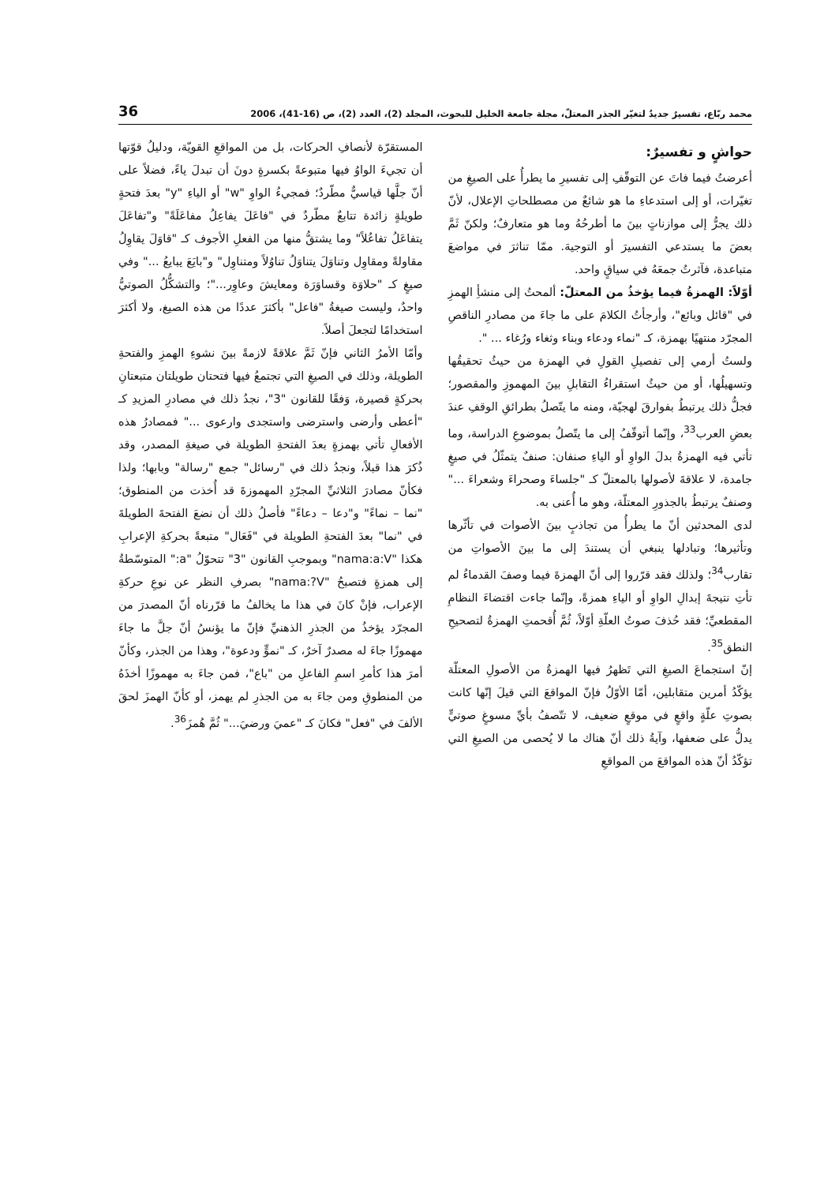محمد ربّاع، تفسيرٌ جديدٌ لتغيّر الجذر المعتلّ، مجلة جامعة الخليل للبحوث، المجلد (2)، العدد (2)، ص (16-41)، 2006 36
حواشٍ و تفسيرٌ:
أعرضتُ فيما فاتَ عن التوقّفِ إلى تفسيرِ ما يطرأُ على الصيغِ من تغيّرات، أو إلى استدعاءِ ما هو شائعٌ من مصطلحاتِ الإعلال، لأنّ ذلك يجرُّ إلى موازناتٍ بينَ ما أطرحُهُ وما هو متعارفٌ؛ ولكنّ ثَمَّ بعضَ ما يستدعي التفسيرَ أو التوجيهَ. ممّا تناثرَ في مواضعَ متباعدة، فآثرتُ جمعَهُ في سياقٍ واحد.
أوّلاً: الهمزةُ فيما يؤخذُ من المعتلّ: ألمحتُ إلى منشأِ الهمزِ في "قائل وبائع"، وأرجأتُ الكلامَ على ما جاءَ من مصادرِ الناقصِ المجرّد منتهيًا بهمزة، كـ "نماء ودعاء وبناء وثغاء ورُغاء ... ".
ولستُ أرمي إلى تفصيلِ القولِ في الهمزة من حيثُ تحقيقُها وتسهيلُها، أو من حيثُ استقراءُ التقابلِ بينَ المهموزِ والمقصور؛ فجلُّ ذلك يرتبطُ بفوارقَ لهجيّة، ومنه ما يتّصلُ بطرائقِ الوقفِ عندَ بعضِ العرب<sup>33</sup>، وإنّما أتوقّفُ إلى ما يتّصلُ بموضوعِ الدراسة، وما تأتي فيه الهمزةُ بدلَ الواوِ أو الياءِ صنفان: صنفٌ يتمثّلُ في صيغٍ جامدة، لا علاقةَ لأصولها بالمعتلّ كـ "جلساءَ وصحراءَ وشعراءَ ..." وصنفٌ يرتبطُ بالجذورِ المعتلّة، وهو ما أُعنى به.
لدى المحدثين أنّ ما يطرأُ من تجاذبٍ بينَ الأصوات في تأثّرها وتأثيرها؛ وتبادلها ينبغي أن يستندَ إلى ما بينَ الأصواتِ من تقارب<sup>34</sup>؛ ولذلك فقد قرّروا إلى أنّ الهمزةَ فيما وصفَ القدماءُ لم تأتِ نتيجةَ إبدالِ الواوِ أو الياءِ همزةً، وإنّما جاءت اقتضاءَ النظامِ المقطعيِّ؛ فقد حُذفَ صوتُ العلّةِ أوّلاً، ثُمَّ أُقحمتِ الهمزةُ لتصحيحِ النطق<sup>35</sup>.
إنّ استجماعَ الصيغِ التي تَظهرُ فيها الهمزةُ من الأصولِ المعتلّة يؤكّدُ أمرين متقابلين، أمّا الأوّلُ فإنّ المواقعَ التي قيلَ إنّها كانت بصوتِ علّةٍ واقعٍ في موقعٍ ضعيف، لا تتّصفُ بأيِّ مسوغٍ صوتيٍّ يدلُّ على ضعفها، وآيةُ ذلك أنّ هناك ما لا يُحصى من الصيغِ التي تؤكّدُ أنّ هذه المواقعَ من المواقعِ
المستقرّة لأنصافِ الحركات، بل من المواقعِ القويّة، ودليلُ قوّتها أن تجيءَ الواوُ فيها متبوعةً بكسرةٍ دونَ أن تبدلَ ياءً، فضلاً على أنّ جلَّها قياسيٌّ مطّردٌ؛ فمجيءُ الواوِ "w" أو الياءِ "y" بعدَ فتحةٍ طويلةٍ زائدة تتابعٌ مطّردٌ في "فاعَلَ يفاعِلُ مفاعَلَةً" و"تفاعَلَ يتفاعَلُ تفاعُلاً" وما يشتقُّ منها من الفعلِ الأجوف كـ "قاوَلَ يقاوِلُ مقاولةً ومقاوِل وتناوَلَ يتناوَلُ تناوُلاً ومتناوِل" و"بايَعَ يبايعُ ..." وفي صيغٍ كـ "حلاوَة وقساوَرَة ومعايشَ وعاوِر..."؛ والتشكُّلُ الصوتيُّ واحدٌ، وليست صيغةُ "فاعل" بأكثرَ عددًا من هذه الصيغ، ولا أكثرَ استخدامًا لتجعلَ أصلاً.
وأمّا الأمرُ الثاني فإنّ ثَمَّ علاقةً لازمةً بينَ نشوءِ الهمزِ والفتحةِ الطويلة، وذلك في الصيغِ التي تجتمعُ فيها فتحتان طويلتان متبعتانِ بحركةٍ قصيرة، وَفقًا للقانون "3"، نجدُ ذلك في مصادرِ المزيدِ كـ "أعطى وأرضى واسترضى واستجدى وارعوى ..." فمصادرُ هذه الأفعالِ تأتي بهمزةٍ بعدَ الفتحةِ الطويلة في صيغةِ المصدر، وقد ذُكرَ هذا قبلاً، ونجدُ ذلك في "رسائل" جمع "رسالة" وبابها؛ ولذا فكأنّ مصادرَ الثلاثيِّ المجرّدِ المهموزةَ قد أُخذت من المنطوق؛ "نما – نماءً" و"دعا – دعاءً" فأصلُ ذلك أن نضعَ الفتحةَ الطويلةَ في "نما" بعدَ الفتحةِ الطويلة في "فَعَال" متبعةً بحركةِ الإعرابِ هكذا "nama:a:V" وبموجبِ القانون "3" تتحوّلُ "a:" المتوسّطةُ إلى همزةٍ فتصبحُ "nama:?V" بصرفِ النظر عن نوعِ حركةِ الإعراب، فإنْ كانَ في هذا ما يخالفُ ما قرّرناه أنّ المصدرَ من المجرّد يؤخذُ من الجذرِ الذهنيِّ فإنّ ما يؤنسُ أنّ جلَّ ما جاءَ مهموزًا جاءَ له مصدرٌ آخرٌ، كـ "نموٍّ ودعوة"، وهذا من الجذر، وكأنّ أمرَ هذا كأمرِ اسمِ الفاعلِ من "باع"، فمن جاءَ به مهموزًا أخذَهُ من المنطوقِ ومن جاءَ به من الجذرِ لم يهمز، أو كأنّ الهمزَ لحقَ الألفَ في "فعل" فكانَ كـ "عميَ ورضيَ..." ثُمَّ هُمزَ<sup>36</sup>.